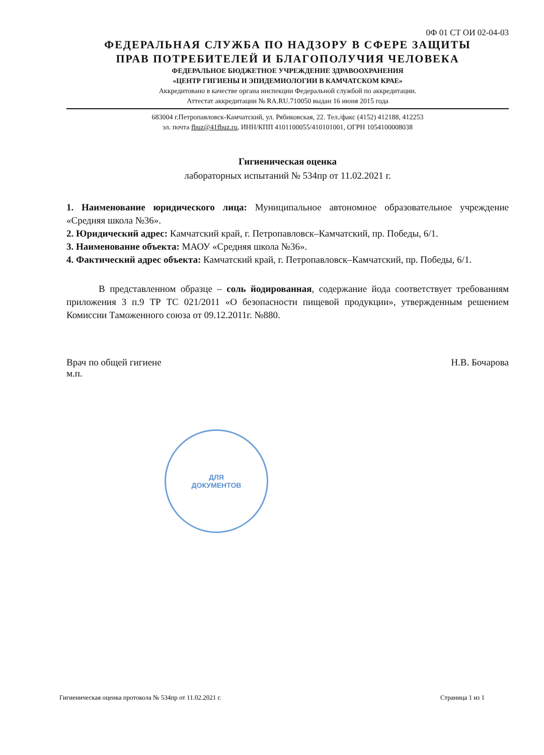0Ф 01 СТ ОИ 02-04-03
ФЕДЕРАЛЬНАЯ СЛУЖБА ПО НАДЗОРУ В СФЕРЕ ЗАЩИТЫ
ПРАВ ПОТРЕБИТЕЛЕЙ И БЛАГОПОЛУЧИЯ ЧЕЛОВЕКА
ФЕДЕРАЛЬНОЕ БЮДЖЕТНОЕ УЧРЕЖДЕНИЕ ЗДРАВООХРАНЕНИЯ
«ЦЕНТР ГИГИЕНЫ И ЭПИДЕМИОЛОГИИ В КАМЧАТСКОМ КРАЕ»
Аккредитовано в качестве органа инспекции Федеральной службой по аккредитации.
Аттестат аккредитации № RA.RU.710050 выдан 16 июня 2015 года
683004 г.Петропавловск-Камчатский, ул. Рябиковская, 22. Тел./факс (4152) 412188, 412253
эл. почта fbuz@41fbuz.ru, ИНН/КПП 4101100055/410101001, ОГРН 1054100008038
Гигиеническая оценка
лабораторных испытаний № 534пр от 11.02.2021 г.
1. Наименование юридического лица: Муниципальное автономное образовательное учреждение «Средняя школа №36».
2. Юридический адрес: Камчатский край, г. Петропавловск–Камчатский, пр. Победы, 6/1.
3. Наименование объекта: МАОУ «Средняя школа №36».
4. Фактический адрес объекта: Камчатский край, г. Петропавловск–Камчатский, пр. Победы, 6/1.
В представленном образце – соль йодированная, содержание йода соответствует требованиям приложения 3 п.9 ТР ТС 021/2011 «О безопасности пищевой продукции», утвержденным решением Комиссии Таможенного союза от 09.12.2011г. №880.
Врач по общей гигиене
м.п.
Н.В. Бочарова
ДЛЯ
ДОКУМЕНТОВ
Гигиеническая оценка протокола № 534пр от 11.02.2021 г.
Страница 1 из 1